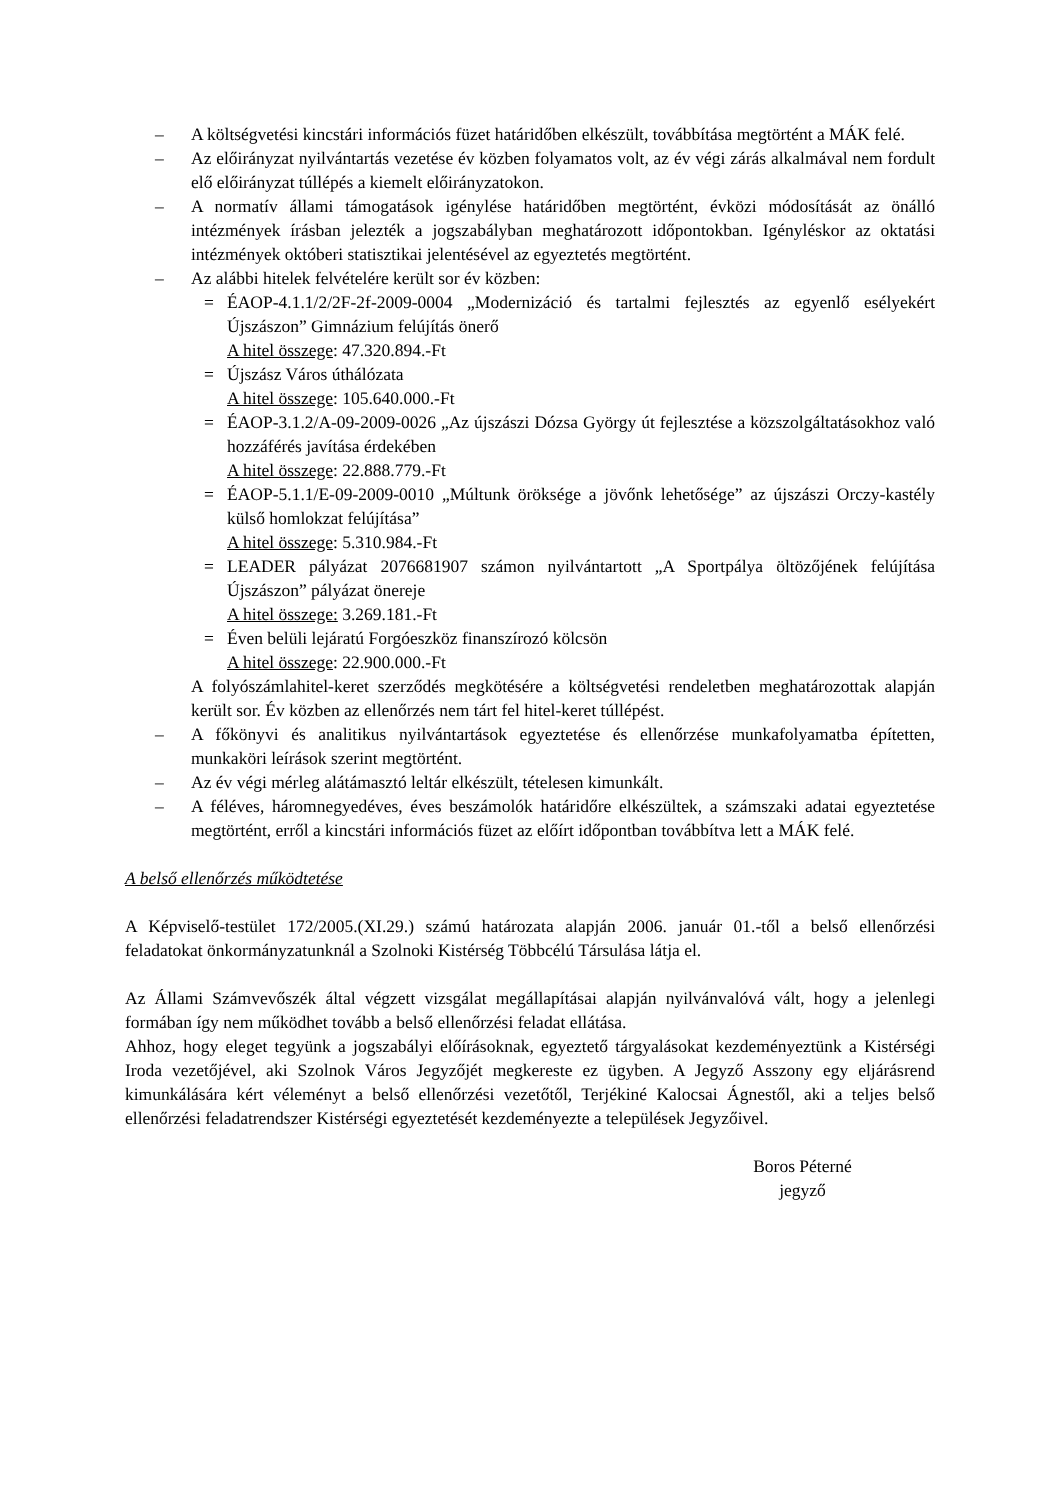– A költségvetési kincstári információs füzet határidőben elkészült, továbbítása megtörtént a MÁK felé.
– Az előirányzat nyilvántartás vezetése év közben folyamatos volt, az év végi zárás alkalmával nem fordult elő előirányzat túllépés a kiemelt előirányzatokon.
– A normatív állami támogatások igénylése határidőben megtörtént, évközi módosítását az önálló intézmények írásban jelezték a jogszabályban meghatározott időpontokban. Igényléskor az oktatási intézmények októberi statisztikai jelentésével az egyeztetés megtörtént.
– Az alábbi hitelek felvételére került sor év közben:
= ÉAOP-4.1.1/2/2F-2f-2009-0004 „Modernizáció és tartalmi fejlesztés az egyenlő esélyekért Újszászon” Gimnázium felújítás önerő
A hitel összege: 47.320.894.-Ft
= Újszász Város úthálózata
A hitel összege: 105.640.000.-Ft
= ÉAOP-3.1.2/A-09-2009-0026 „Az újszászi Dózsa György út fejlesztése a közszolgáltatásokhoz való hozzáférés javítása érdekében
A hitel összege: 22.888.779.-Ft
= ÉAOP-5.1.1/E-09-2009-0010 „Múltunk öröksége a jövőnk lehetősége” az újszászi Orczy-kastély külső homlokzat felújítása”
A hitel összege: 5.310.984.-Ft
= LEADER pályázat 2076681907 számon nyilvántartott „A Sportpálya öltözőjének felújítása Újszászon” pályázat önereje
A hitel összege: 3.269.181.-Ft
= Éven belüli lejáratú Forgóeszköz finanszírozó kölcsön
A hitel összege: 22.900.000.-Ft
A folyószámlahitel-keret szerződés megkötésére a költségvetési rendeletben meghatározottak alapján került sor. Év közben az ellenőrzés nem tárt fel hitel-keret túllépést.
– A főkönyvi és analitikus nyilvántartások egyeztetése és ellenőrzése munkafolyamatba építetten, munkaköri leírások szerint megtörtént.
– Az év végi mérleg alátámasztó leltár elkészült, tételesen kimunkált.
– A féléves, háromnegyedéves, éves beszámolók határidőre elkészültek, a számszaki adatai egyeztetése megtörtént, erről a kincstári információs füzet az előírt időpontban továbbítva lett a MÁK felé.
A belső ellenőrzés működtetése
A Képviselő-testület 172/2005.(XI.29.) számú határozata alapján 2006. január 01.-től a belső ellenőrzési feladatokat önkormányzatunknál a Szolnoki Kistérség Többcélú Társulása látja el.
Az Állami Számvevőszék által végzett vizsgálat megállapításai alapján nyilvánvalóvá vált, hogy a jelenlegi formában így nem működhet tovább a belső ellenőrzési feladat ellátása.
Ahhoz, hogy eleget tegyünk a jogszabályi előírásoknak, egyeztető tárgyalásokat kezdeményeztünk a Kistérségi Iroda vezetőjével, aki Szolnok Város Jegyzőjét megkereste ez ügyben. A Jegyző Asszony egy eljárásrend kimunkálására kért véleményt a belső ellenőrzési vezetőtől, Terjékiné Kalocsai Ágnestől, aki a teljes belső ellenőrzési feladatrendszer Kistérségi egyeztetését kezdeményezte a települések Jegyzőivel.
Boros Péterné
jegyző